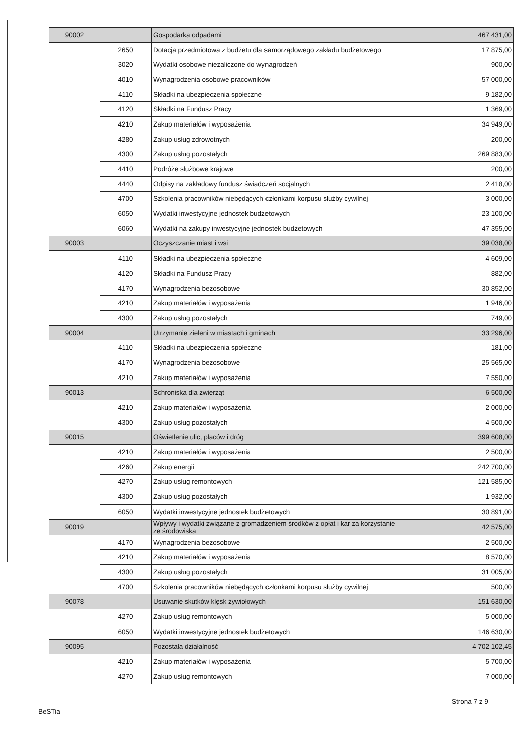| 90002 | | Gospodarka odpadami | 467 431,00 |
| | 2650 | Dotacja przedmiotowa z budżetu dla samorządowego zakładu budżetowego | 17 875,00 |
| | 3020 | Wydatki osobowe niezaliczone do wynagrodzeń | 900,00 |
| | 4010 | Wynagrodzenia osobowe pracowników | 57 000,00 |
| | 4110 | Składki na ubezpieczenia społeczne | 9 182,00 |
| | 4120 | Składki na Fundusz Pracy | 1 369,00 |
| | 4210 | Zakup materiałów i wyposażenia | 34 949,00 |
| | 4280 | Zakup usług zdrowotnych | 200,00 |
| | 4300 | Zakup usług pozostałych | 269 883,00 |
| | 4410 | Podróże służbowe krajowe | 200,00 |
| | 4440 | Odpisy na zakładowy fundusz świadczeń socjalnych | 2 418,00 |
| | 4700 | Szkolenia pracowników niebędących członkami korpusu służby cywilnej | 3 000,00 |
| | 6050 | Wydatki inwestycyjne jednostek budżetowych | 23 100,00 |
| | 6060 | Wydatki na zakupy inwestycyjne jednostek budżetowych | 47 355,00 |
| 90003 | | Oczyszczanie miast i wsi | 39 038,00 |
| | 4110 | Składki na ubezpieczenia społeczne | 4 609,00 |
| | 4120 | Składki na Fundusz Pracy | 882,00 |
| | 4170 | Wynagrodzenia bezosobowe | 30 852,00 |
| | 4210 | Zakup materiałów i wyposażenia | 1 946,00 |
| | 4300 | Zakup usług pozostałych | 749,00 |
| 90004 | | Utrzymanie zieleni w miastach i gminach | 33 296,00 |
| | 4110 | Składki na ubezpieczenia społeczne | 181,00 |
| | 4170 | Wynagrodzenia bezosobowe | 25 565,00 |
| | 4210 | Zakup materiałów i wyposażenia | 7 550,00 |
| 90013 | | Schroniska dla zwierząt | 6 500,00 |
| | 4210 | Zakup materiałów i wyposażenia | 2 000,00 |
| | 4300 | Zakup usług pozostałych | 4 500,00 |
| 90015 | | Oświetlenie ulic, placów i dróg | 399 608,00 |
| | 4210 | Zakup materiałów i wyposażenia | 2 500,00 |
| | 4260 | Zakup energii | 242 700,00 |
| | 4270 | Zakup usług remontowych | 121 585,00 |
| | 4300 | Zakup usług pozostałych | 1 932,00 |
| | 6050 | Wydatki inwestycyjne jednostek budżetowych | 30 891,00 |
| 90019 | | Wpływy i wydatki związane z gromadzeniem środków z opłat i kar za korzystanie ze środowiska | 42 575,00 |
| | 4170 | Wynagrodzenia bezosobowe | 2 500,00 |
| | 4210 | Zakup materiałów i wyposażenia | 8 570,00 |
| | 4300 | Zakup usług pozostałych | 31 005,00 |
| | 4700 | Szkolenia pracowników niebędących członkami korpusu służby cywilnej | 500,00 |
| 90078 | | Usuwanie skutków klęsk żywiołowych | 151 630,00 |
| | 4270 | Zakup usług remontowych | 5 000,00 |
| | 6050 | Wydatki inwestycyjne jednostek budżetowych | 146 630,00 |
| 90095 | | Pozostała działalność | 4 702 102,45 |
| | 4210 | Zakup materiałów i wyposażenia | 5 700,00 |
| | 4270 | Zakup usług remontowych | 7 000,00 |
Strona 7 z 9
BeSTia